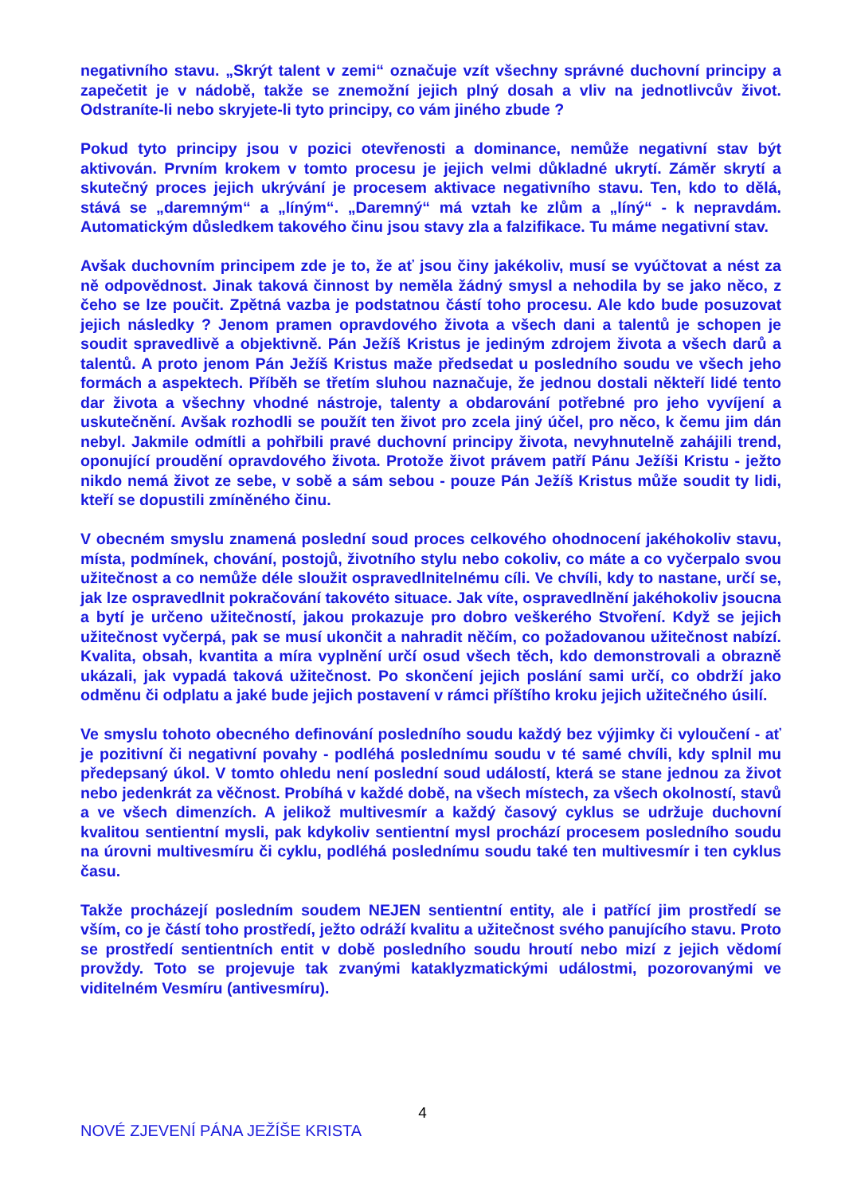negativního stavu. „Skrýt talent v zemi“ označuje vzít všechny správné duchovní principy a zapečetit je v nádobě, takže se znemožní jejich plný dosah a vliv na jednotlivcův život. Odstraníte-li nebo skryjete-li tyto principy, co vám jiného zbude ?
Pokud tyto principy jsou v pozici otevřenosti a dominance, nemůže negativní stav být aktivován. Prvním krokem v tomto procesu je jejich velmi důkladné ukrytí. Záměr skrytí a skutečný proces jejich ukrývání je procesem aktivace negativního stavu. Ten, kdo to dělá, stává se „daremným“ a „líným“. „Daremný“ má vztah ke zlům a „líný“ - k nepravdám. Automatickým důsledkem takového činu jsou stavy zla a falzifikace. Tu máme negativní stav.
Avšak duchovním principem zde je to, že ať jsou činy jakékoliv, musí se vyúčtovat a nést za ně odpovědnost. Jinak taková činnost by neměla žádný smysl a nehodila by se jako něco, z čeho se lze poučit. Zpětná vazba je podstatnou částí toho procesu. Ale kdo bude posuzovat jejich následky ? Jenom pramen opravdového života a všech dani a talentů je schopen je soudit spravedlivě a objektivně. Pán Ježíš Kristus je jediným zdrojem života a všech darů a talentů. A proto jenom Pán Ježíš Kristus maže předsedat u posledního soudu ve všech jeho formách a aspektech. Příběh se třetím sluhou naznačuje, že jednou dostali někteří lidé tento dar života a všechny vhodné nástroje, talenty a obdarování potřebné pro jeho vyvíjení a uskutečnění. Avšak rozhodli se použít ten život pro zcela jiný účel, pro něco, k čemu jim dán nebyl. Jakmile odmítli a pohřbili pravé duchovní principy života, nevyhnutelně zahájili trend, oponující proudění opravdového života. Protože život právem patří Pánu Ježíši Kristu - ježto nikdo nemá život ze sebe, v sobě a sám sebou - pouze Pán Ježíš Kristus může soudit ty lidi, kteří se dopustili zmíněného činu.
V obecném smyslu znamená poslední soud proces celkového ohodnocení jakéhokoliv stavu, místa, podmínek, chování, postojů, životního stylu nebo cokoliv, co máte a co vyčerpalo svou užitečnost a co nemůže déle sloužit ospravedlnitelnému cíli. Ve chvíli, kdy to nastane, určí se, jak lze ospravedlnit pokračování takovéto situace. Jak víte, ospravedlnění jakéhokoliv jsoucna a bytí je určeno užitečností, jakou prokazuje pro dobro veškerého Stvoření. Když se jejich užitečnost vyčerpá, pak se musí ukončit a nahradit něčím, co požadovanou užitečnost nabízí. Kvalita, obsah, kvantita a míra vyplnění určí osud všech těch, kdo demonstrovali a obrazně ukázali, jak vypadá taková užitečnost. Po skončení jejich poslání sami určí, co obdrží jako odměnu či odplatu a jaké bude jejich postavení v rámci příštího kroku jejich užitečného úsilí.
Ve smyslu tohoto obecného definování posledního soudu každý bez výjimky či vyloučení - ať je pozitivní či negativní povahy - podléhá poslednímu soudu v té samé chvíli, kdy splnil mu předepsaný úkol. V tomto ohledu není poslední soud událostí, která se stane jednou za život nebo jedenkrát za věčnost. Probíhá v každé době, na všech místech, za všech okolností, stavů a ve všech dimenzích. A jelikož multivesmír a každý časový cyklus se udržuje duchovní kvalitou sentientní mysli, pak kdykoliv sentientní mysl prochází procesem posledního soudu na úrovni multivesmíru či cyklu, podléhá poslednímu soudu také ten multivesmír i ten cyklus času.
Takže procházejí posledním soudem NEJEN sentientní entity, ale i patřící jim prostředí se vším, co je částí toho prostředí, ježto odráží kvalitu a užitečnost svého panujícího stavu. Proto se prostředí sentientních entit v době posledního soudu hroutí nebo mizí z jejich vědomí provždy. Toto se projevuje tak zvanými kataklyzmatickými událostmi, pozorovanými ve viditelném Vesmíru (antivesmíru).
4
NOVÉ ZJEVENÍ PÁNA JEŽÍŠE KRISTA